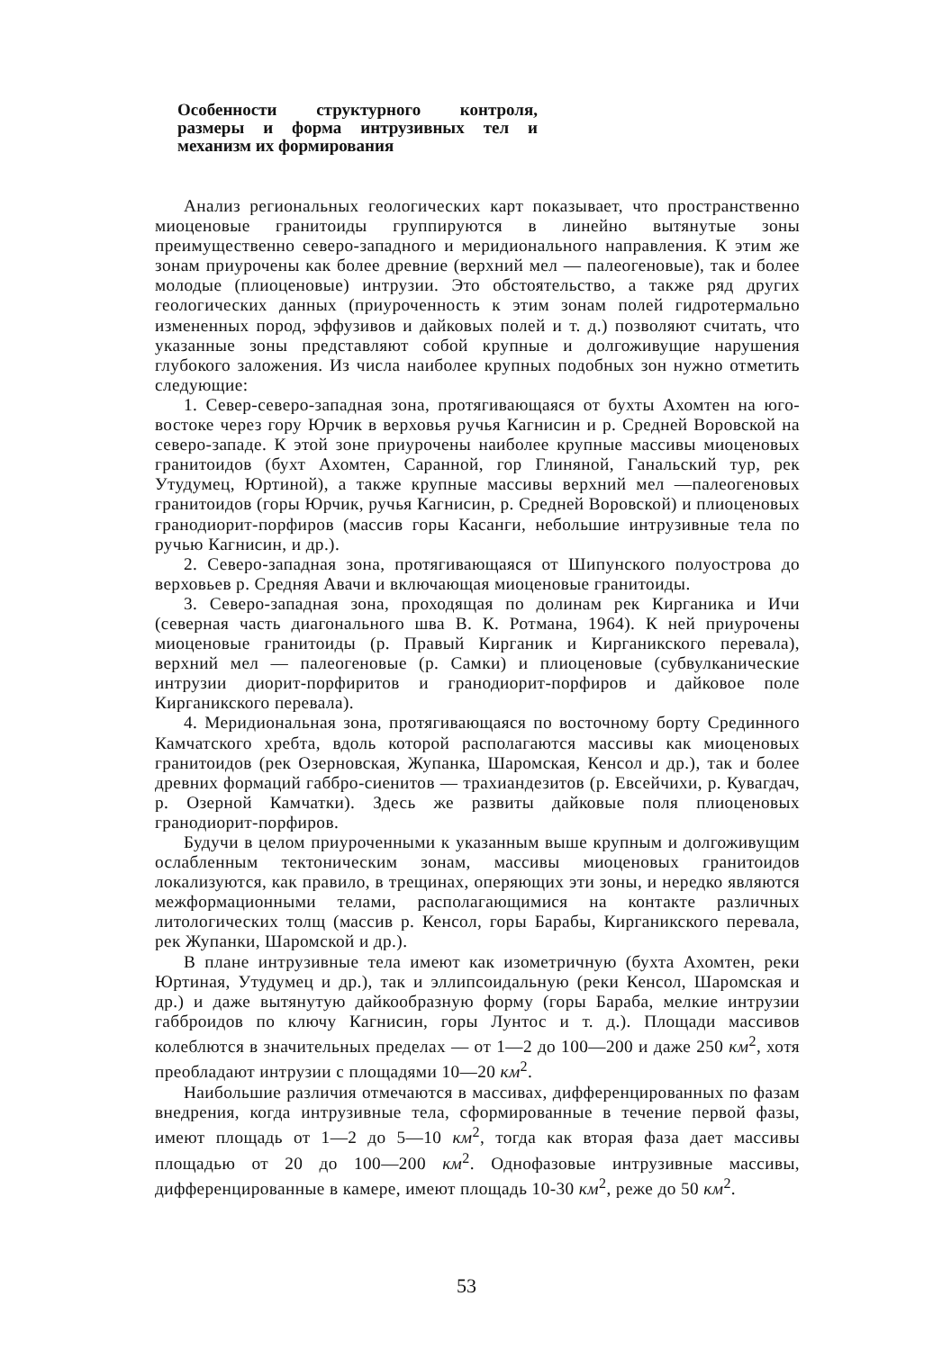Особенности структурного контроля, размеры и форма интрузивных тел и механизм их формирования
Анализ региональных геологических карт показывает, что пространственно миоценовые гранитоиды группируются в линейно вытянутые зоны преимущественно северо-западного и меридионального направления. К этим же зонам приурочены как более древние (верхний мел — палеогеновые), так и более молодые (плиоценовые) интрузии. Это обстоятельство, а также ряд других геологических данных (приуроченность к этим зонам полей гидротермально измененных пород, эффузивов и дайковых полей и т. д.) позволяют считать, что указанные зоны представляют собой крупные и долгоживущие нарушения глубокого заложения. Из числа наиболее крупных подобных зон нужно отметить следующие:
1. Север-северо-западная зона, протягивающаяся от бухты Ахомтен на юго-востоке через гору Юрчик в верховья ручья Кагнисин и р. Средней Воровской на северо-западе. К этой зоне приурочены наиболее крупные массивы миоценовых гранитоидов (бухт Ахомтен, Саранной, гор Глиняной, Ганальский тур, рек Утудумец, Юртиной), а также крупные массивы верхний мел —палеогеновых гранитоидов (горы Юрчик, ручья Кагнисин, р. Средней Воровской) и плиоценовых гранодиорит-порфиров (массив горы Касанги, небольшие интрузивные тела по ручью Кагнисин, и др.).
2. Северо-западная зона, протягивающаяся от Шипунского полуострова до верховьев р. Средняя Авачи и включающая миоценовые гранитоиды.
3. Северо-западная зона, проходящая по долинам рек Кирганика и Ичи (северная часть диагонального шва В. К. Ротмана, 1964). К ней приурочены миоценовые гранитоиды (р. Правый Кирганик и Кирганикского перевала), верхний мел — палеогеновые (р. Самки) и плиоценовые (субвулканические интрузии диорит-порфиритов и гранодиорит-порфиров и дайковое поле Кирганикского перевала).
4. Меридиональная зона, протягивающаяся по восточному борту Срединного Камчатского хребта, вдоль которой располагаются массивы как миоценовых гранитоидов (рек Озерновская, Жупанка, Шаромская, Кенсол и др.), так и более древних формаций габбро-сиенитов — трахиандезитов (р. Евсейчихи, р. Кувагдач, р. Озерной Камчатки). Здесь же развиты дайковые поля плиоценовых гранодиорит-порфиров.
Будучи в целом приуроченными к указанным выше крупным и долгоживущим ослабленным тектоническим зонам, массивы миоценовых гранитоидов локализуются, как правило, в трещинах, оперяющих эти зоны, и нередко являются межформационными телами, располагающимися на контакте различных литологических толщ (массив р. Кенсол, горы Барабы, Кирганикского перевала, рек Жупанки, Шаромской и др.).
В плане интрузивные тела имеют как изометричную (бухта Ахомтен, реки Юртиная, Утудумец и др.), так и эллипсоидальную (реки Кенсол, Шаромская и др.) и даже вытянутую дайкообразную форму (горы Бараба, мелкие интрузии габброидов по ключу Кагнисин, горы Лунтос и т. д.). Площади массивов колеблются в значительных пределах — от 1—2 до 100—200 и даже 250 км<sup>2</sup>, хотя преобладают интрузии с площадями 10—20 км<sup>2</sup>.
Наибольшие различия отмечаются в массивах, дифференцированных по фазам внедрения, когда интрузивные тела, сформированные в течение первой фазы, имеют площадь от 1—2 до 5—10 км<sup>2</sup>, тогда как вторая фаза дает массивы площадью от 20 до 100—200 км<sup>2</sup>. Однофазовые интрузивные массивы, дифференцированные в камере, имеют площадь 10-30 км<sup>2</sup>, реже до 50 км<sup>2</sup>.
53